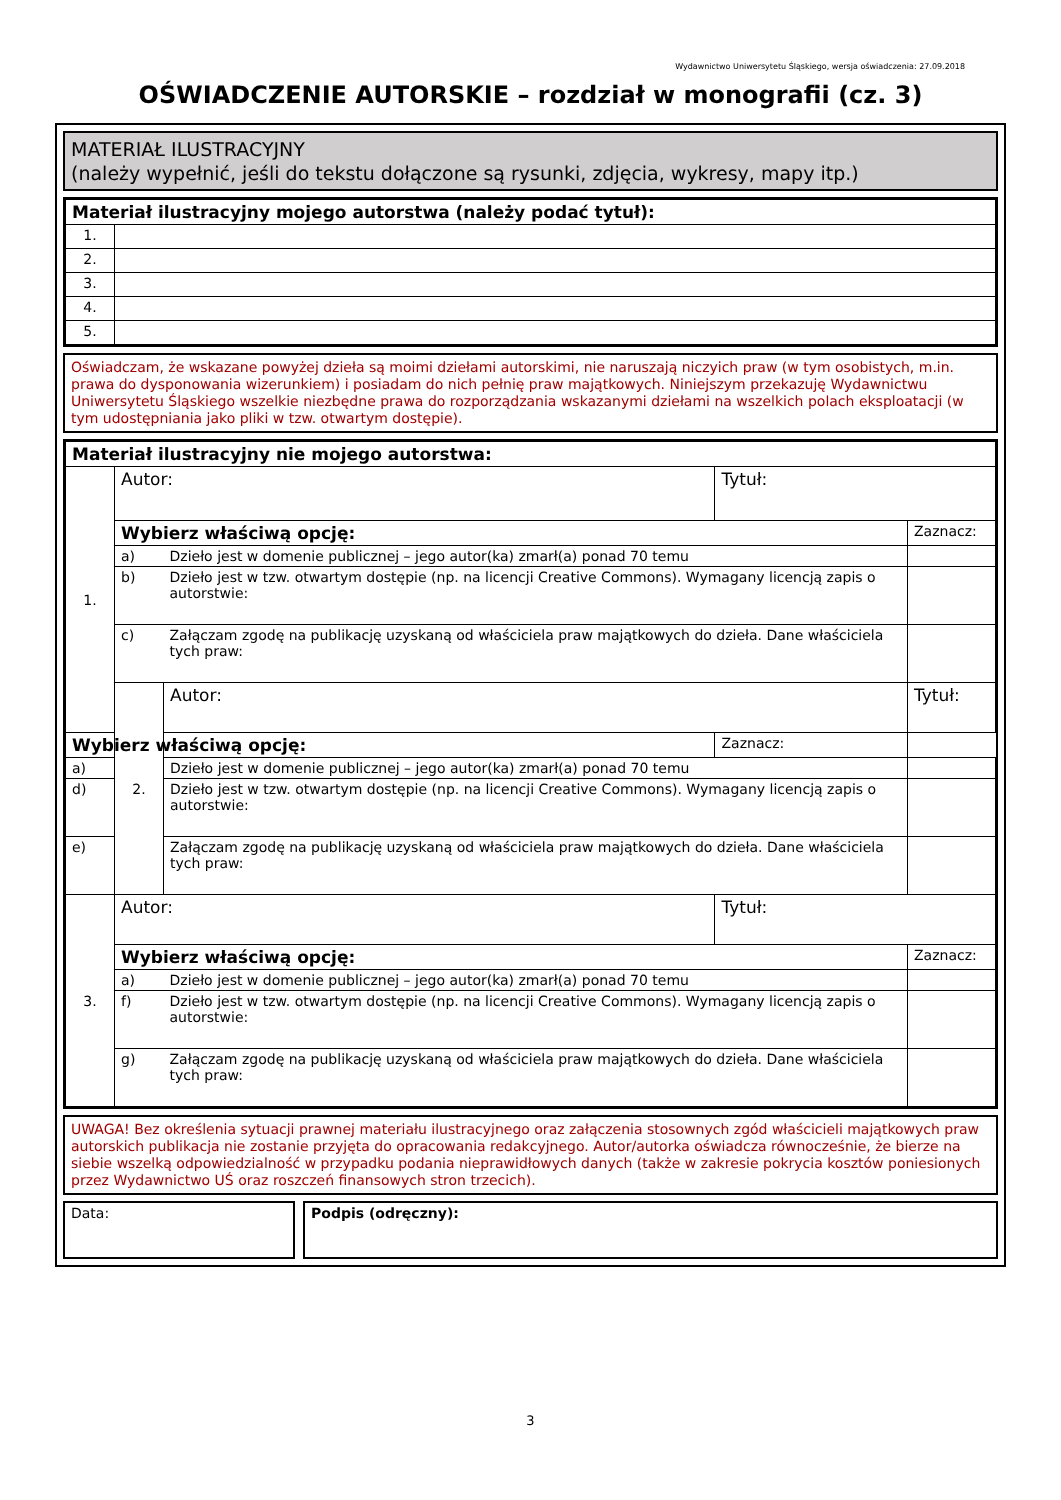Wydawnictwo Uniwersytetu Śląskiego, wersja oświadczenia: 27.09.2018
OŚWIADCZENIE AUTORSKIE – rozdział w monografii (cz. 3)
MATERIAŁ ILUSTRACYJNY
(należy wypełnić, jeśli do tekstu dołączone są rysunki, zdjęcia, wykresy, mapy itp.)
| Materiał ilustracyjny mojego autorstwa (należy podać tytuł): | |
| --- | --- |
| 1. | |
| 2. | |
| 3. | |
| 4. | |
| 5. | |
Oświadczam, że wskazane powyżej dzieła są moimi dziełami autorskimi, nie naruszają niczyich praw (w tym osobistych, m.in. prawa do dysponowania wizerunkiem) i posiadam do nich pełnię praw majątkowych. Niniejszym przekazuję Wydawnictwu Uniwersytetu Śląskiego wszelkie niezbędne prawa do rozporządzania wskazanymi dziełami na wszelkich polach eksploatacji (w tym udostępniania jako pliki w tzw. otwartym dostępie).
| Materiał ilustracyjny nie mojego autorstwa: | | | | |
| --- | --- | --- | --- | --- |
| 1. | Autor: | | Tytuł: | |
| | Wybierz właściwą opcję: | | | Zaznacz: |
| | a) | Dzieło jest w domenie publicznej – jego autor(ka) zmarł(a) ponad 70 temu | | |
| | b) | Dzieło jest w tzw. otwartym dostępie (np. na licencji Creative Commons). Wymagany licencją zapis o autorstwie: | | |
| | c) | Załączam zgodę na publikację uzyskaną od właściciela praw majątkowych do dzieła. Dane właściciela tych praw: | | |
| | 2. | Autor: | | Tytuł: |
| Wybierz właściwą opcję: | | | Zaznacz: | |
| a) | | Dzieło jest w domenie publicznej – jego autor(ka) zmarł(a) ponad 70 temu | | |
| d) | | Dzieło jest w tzw. otwartym dostępie (np. na licencji Creative Commons). Wymagany licencją zapis o autorstwie: | | |
| e) | | Załączam zgodę na publikację uzyskaną od właściciela praw majątkowych do dzieła. Dane właściciela tych praw: | | |
| 3. | Autor: | | Tytuł: | |
| | Wybierz właściwą opcję: | | | Zaznacz: |
| | a) | Dzieło jest w domenie publicznej – jego autor(ka) zmarł(a) ponad 70 temu | | |
| | f) | Dzieło jest w tzw. otwartym dostępie (np. na licencji Creative Commons). Wymagany licencją zapis o autorstwie: | | |
| | g) | Załączam zgodę na publikację uzyskaną od właściciela praw majątkowych do dzieła. Dane właściciela tych praw: | | |
UWAGA! Bez określenia sytuacji prawnej materiału ilustracyjnego oraz załączenia stosownych zgód właścicieli majątkowych praw autorskich publikacja nie zostanie przyjęta do opracowania redakcyjnego. Autor/autorka oświadcza równocześnie, że bierze na siebie wszelką odpowiedzialność w przypadku podania nieprawidłowych danych (także w zakresie pokrycia kosztów poniesionych przez Wydawnictwo UŚ oraz roszczeń finansowych stron trzecich).
Data: Podpis (odręczny):
3